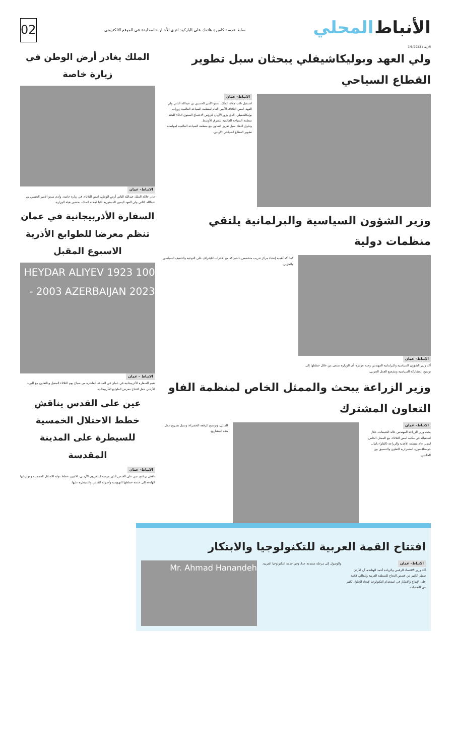الأنباط المحلي
الاربعاء 7/6/2023
سلط عدسة كاميرة هاتفك على الباركود لترى الأخبار «المحلية» في الموقع الالكتروني
02
ولي العهد وبوليكاشيفلي يبحثان سبل تطوير القطاع السياحي
الانباط– عمان
استقبل نائب جلالة الملك، سمو الأمير الحسين بن عبدالله الثاني ولي العهد، امس الثلاثاء، الأمين العام لمنظمة السياحة العالمية زوراب بوليكاشفيلي، الذي يزور الأردن لترؤس الاجتماع السنوي الـ49 للجنة منظمة السياحة العالمية للشرق الأوسط.
وتناول اللقاء سبل تعزيز التعاون مع منظمة السياحة العالمية لمواصلة تطوير القطاع السياحي الأردني.
وزير الشؤون السياسية والبرلمانية يلتقي منظمات دولية
الانباط– عمان
أكد وزير الشؤون السياسية والبرلمانية المهندس وجيه عزايزة، أن الوزارة تسعى من خلال خططها إلى توسيع المشاركة السياسية وتشجيع العمل الحزبي.
كما أكد أهمية إنشاء مركز تدريب متخصص بالشراكة مع الأحزاب للإشراف على التوعية والتثقيف السياسي والحزبي.
وزير الزراعة يبحث والممثل الخاص لمنظمة الفاو التعاون المشترك
الانباط– عمان
بحث وزير الزراعة المهندس خالد الحنيفات، خلال استقباله في مكتبه امس الثلاثاء، مع الممثل الخاص لمدير عام منظمة الأغذية والزراعة (الفاو) دانيال جوستافسون، استمرارية التعاون والتنسيق بين الجانبين.
المالي، وتوسيع الرقعة الخضراء، وسبل تسريع عمل هذه المشاريع.
الملك يغادر أرض الوطن في زيارة خاصة
الانباط– عمان
غادر جلالة الملك عبدالله الثاني أرض الوطن، امس الثلاثاء، في زيارة خاصة. وأدى سمو الأمير الحسين بن عبدالله الثاني ولي العهد اليمين الدستورية نائبا لجلالة الملك، بحضور هيئة الوزارة.
السفارة الأذربيجانية في عمان تنظم معرضا للطوابع الأذرية الاسبوع المقبل
100 HEYDAR ALIYEV 1923 - 2003 AZERBAIJAN 2023
الانباط – عمان
تقيم السفارة الأذربيجانية في عمان في الساعة العاشرة من صباح يوم الثلاثاء المقبل وبالتعاون مع البريد الأردني حفل افتتاح معرض الطوابع الأذربيجانية.
عين على القدس يناقش خطط الاحتلال الخمسية للسيطرة على المدينة المقدسة
الانباط– عمان
ناقش برنامج عين على القدس الذي عرضه التلفزيون الأردني، الاثنين، خطط دولة الاحتلال الخمسية وموازناتها الهادفة إلى خدمة خططها التهويدية وأسرلة القدس والسيطرة عليها.
افتتاح القمة العربية للتكنولوجيا والابتكار
الانباط– عمان
أكد وزير الاقتصاد الرقمي والريادة أحمد الهناندة، أن الأردن سطر الكثير من قصص النجاح للمنطقة العربية وللعالم، قائمة على الإبداع والابتكار في استخدام التكنولوجيا لإيجاد الحلول لكثير من التحديات.
والوصول إلى مرحلة متقدمة جدا، وفي خدمة التكنولوجيا العربية.
Mr. Ahmad Hanandeh